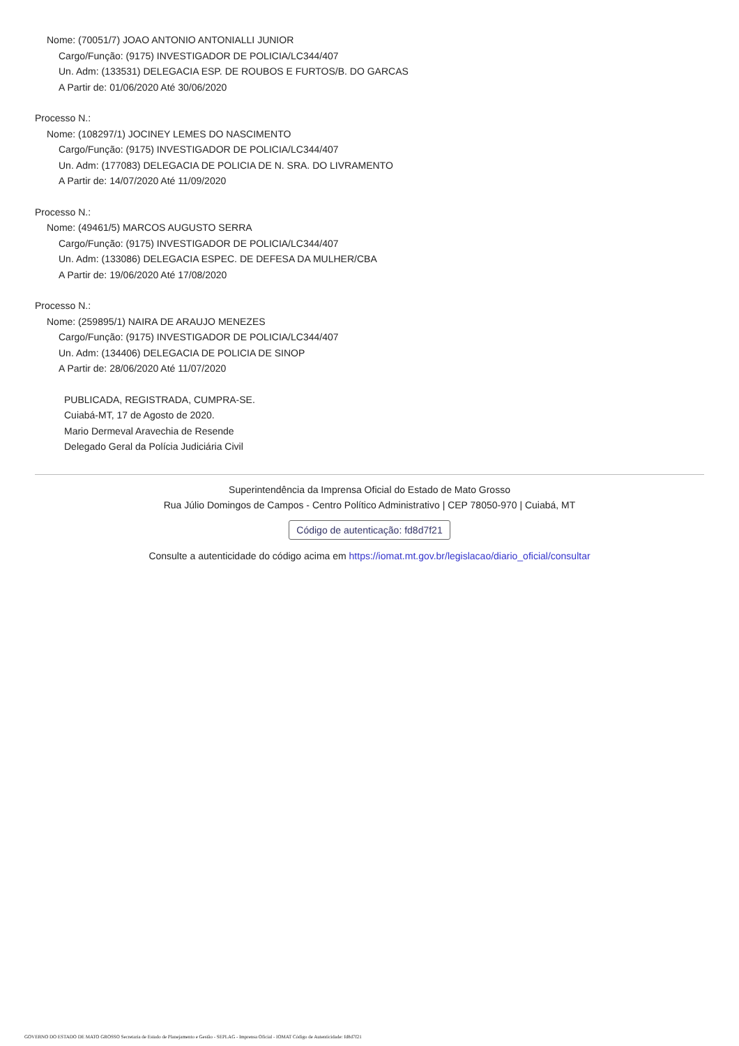Nome: (70051/7) JOAO ANTONIO ANTONIALLI JUNIOR
Cargo/Função: (9175) INVESTIGADOR DE POLICIA/LC344/407
Un. Adm: (133531) DELEGACIA ESP. DE ROUBOS E FURTOS/B. DO GARCAS
A Partir de: 01/06/2020 Até 30/06/2020
Processo N.:
Nome: (108297/1) JOCINEY LEMES DO NASCIMENTO
Cargo/Função: (9175) INVESTIGADOR DE POLICIA/LC344/407
Un. Adm: (177083) DELEGACIA DE POLICIA DE N. SRA. DO LIVRAMENTO
A Partir de: 14/07/2020 Até 11/09/2020
Processo N.:
Nome: (49461/5) MARCOS AUGUSTO SERRA
Cargo/Função: (9175) INVESTIGADOR DE POLICIA/LC344/407
Un. Adm: (133086) DELEGACIA ESPEC. DE DEFESA DA MULHER/CBA
A Partir de: 19/06/2020 Até 17/08/2020
Processo N.:
Nome: (259895/1) NAIRA DE ARAUJO MENEZES
Cargo/Função: (9175) INVESTIGADOR DE POLICIA/LC344/407
Un. Adm: (134406) DELEGACIA DE POLICIA DE SINOP
A Partir de: 28/06/2020 Até 11/07/2020
PUBLICADA, REGISTRADA, CUMPRA-SE.
Cuiabá-MT, 17 de Agosto de 2020.
Mario Dermeval Aravechia de Resende
Delegado Geral da Polícia Judiciária Civil
Superintendência da Imprensa Oficial do Estado de Mato Grosso
Rua Júlio Domingos de Campos - Centro Político Administrativo | CEP 78050-970 | Cuiabá, MT
Código de autenticação: fd8d7f21
Consulte a autenticidade do código acima em https://iomat.mt.gov.br/legislacao/diario_oficial/consultar
GOVERNO DO ESTADO DE MATO GROSSO Secretaria de Estado de Planejamento e Gestão - SEPLAG - Imprensa Oficial - IOMAT Código de Autenticidade: fd8d7f21